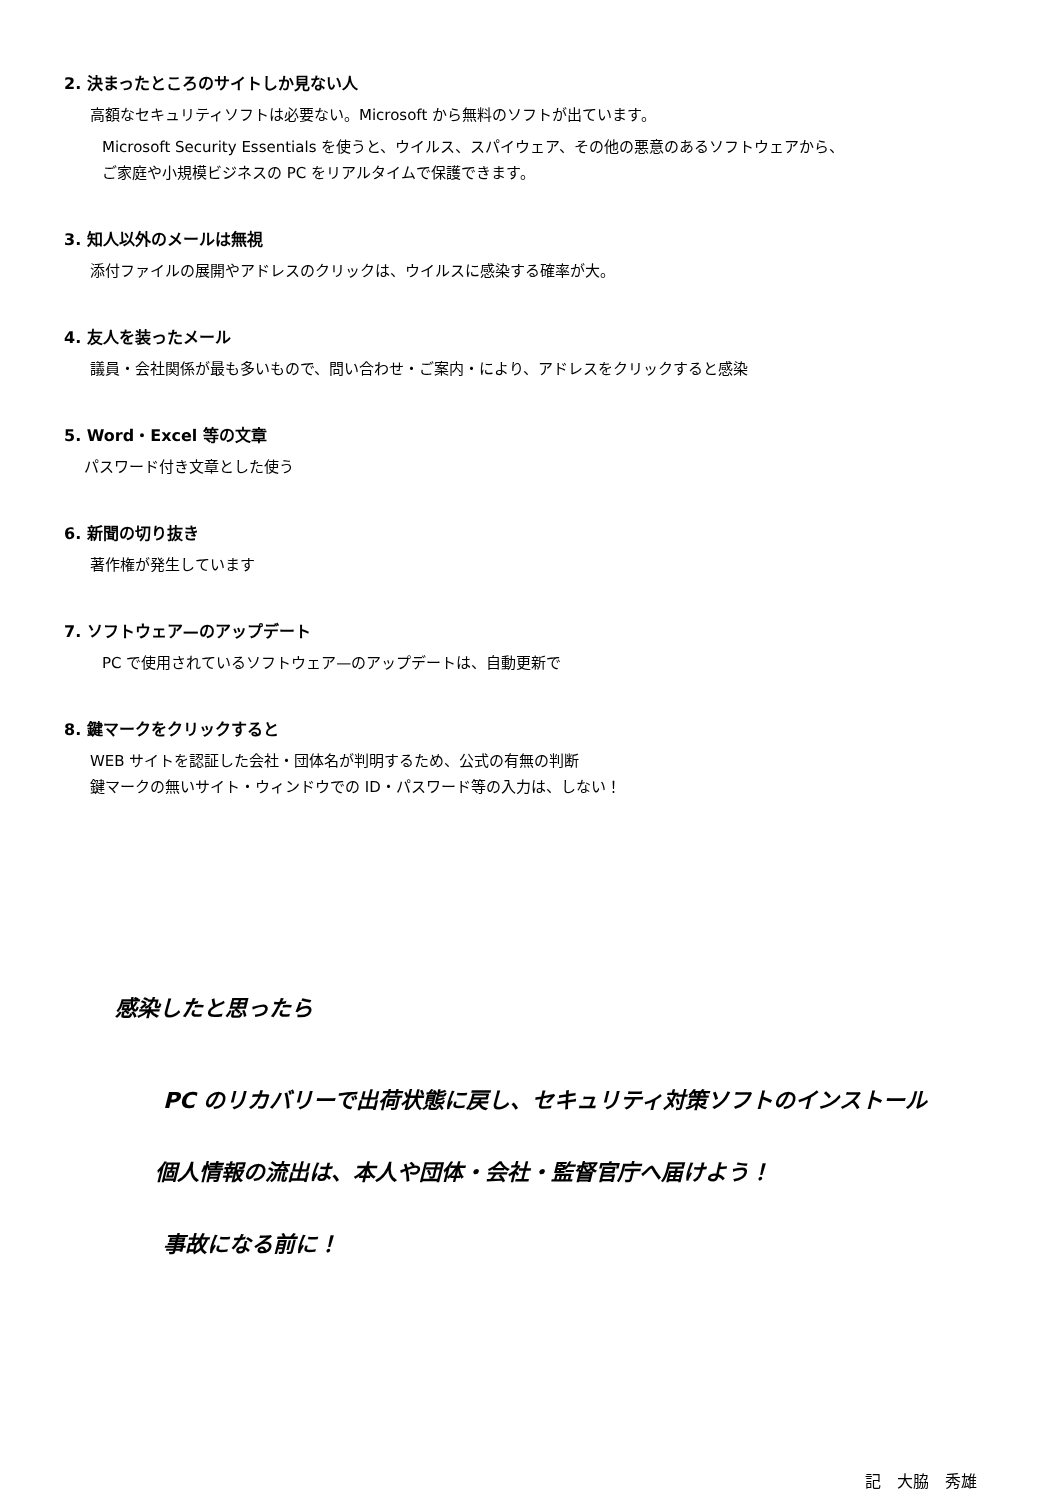2. 決まったところのサイトしか見ない人
高額なセキュリティソフトは必要ない。Microsoft から無料のソフトが出ています。
Microsoft Security Essentials を使うと、ウイルス、スパイウェア、その他の悪意のあるソフトウェアから、
ご家庭や小規模ビジネスの PC をリアルタイムで保護できます。
3. 知人以外のメールは無視
添付ファイルの展開やアドレスのクリックは、ウイルスに感染する確率が大。
4. 友人を装ったメール
議員・会社関係が最も多いもので、問い合わせ・ご案内・により、アドレスをクリックすると感染
5. Word・Excel 等の文章
パスワード付き文章とした使う
6. 新聞の切り抜き
著作権が発生しています
7. ソフトウェア—のアップデート
PC で使用されているソフトウェア—のアップデートは、自動更新で
8. 鍵マークをクリックすると
WEB サイトを認証した会社・団体名が判明するため、公式の有無の判断
鍵マークの無いサイト・ウィンドウでの ID・パスワード等の入力は、しない！
感染したと思ったら
PC のリカバリーで出荷状態に戻し、セキュリティ対策ソフトのインストール
個人情報の流出は、本人や団体・会社・監督官庁へ届けよう！
事故になる前に！
記　大脇　秀雄